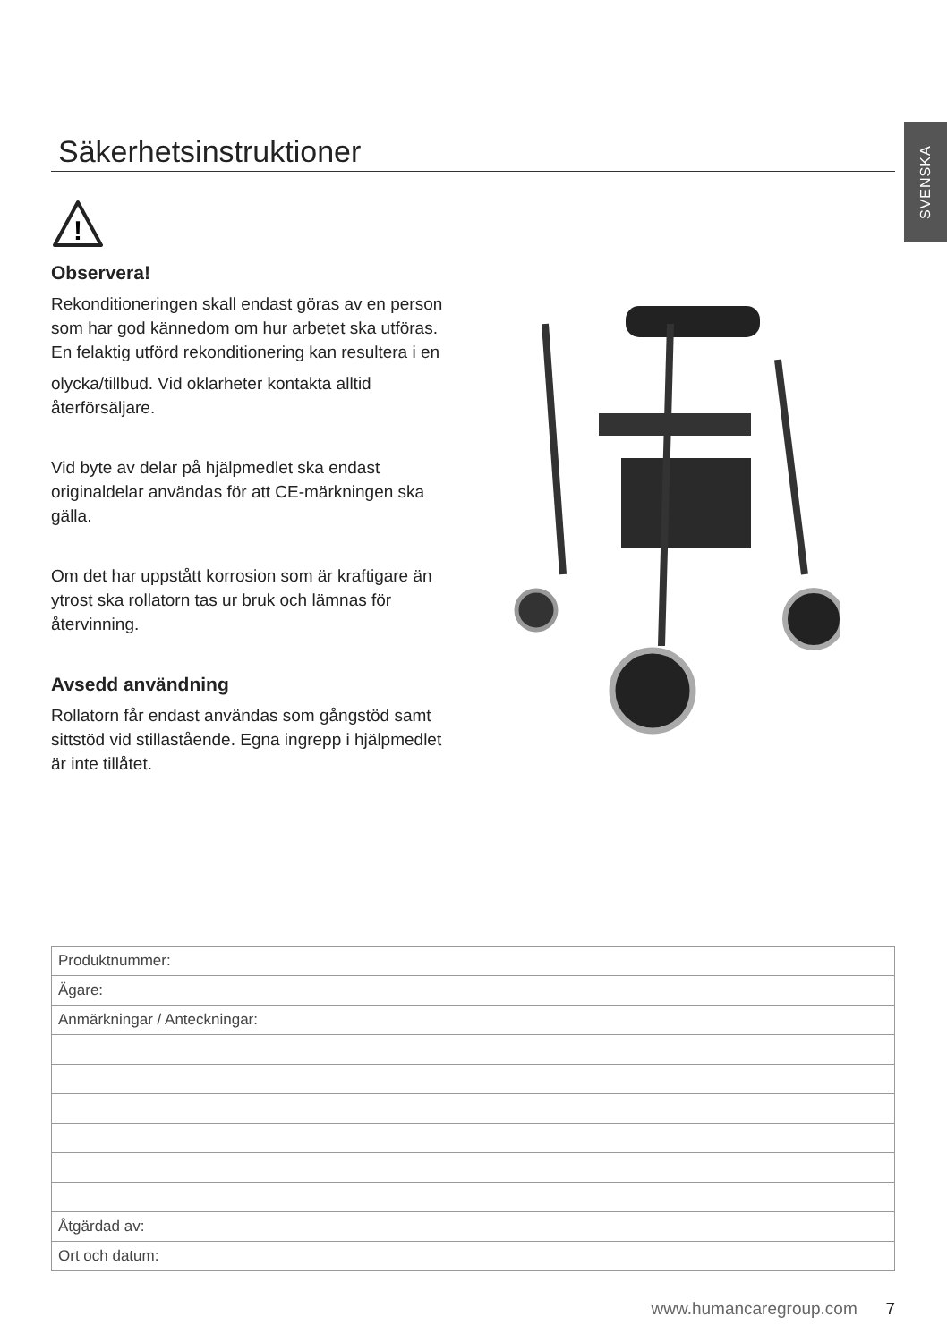SVENSKA
Säkerhetsinstruktioner
!
Observera!
Rekonditioneringen skall endast göras av en person som har god kännedom om hur arbetet ska utföras. En felaktig utförd rekonditionering kan resultera i en
olycka/tillbud. Vid oklarheter kontakta alltid återförsäljare.
Vid byte av delar på hjälpmedlet ska endast originaldelar användas för att CE-märkningen ska gälla.
Om det har uppstått korrosion som är kraftigare än ytrost ska rollatorn tas ur bruk och lämnas för återvinning.
Avsedd användning
Rollatorn får endast användas som gångstöd samt sittstöd vid stillastående. Egna ingrepp i hjälpmedlet är inte tillåtet.
| Produktnummer: |
| Ägare: |
| Anmärkningar / Anteckningar: |
| Åtgärdad av: |
| Ort och datum: |
www.humancaregroup.com 7